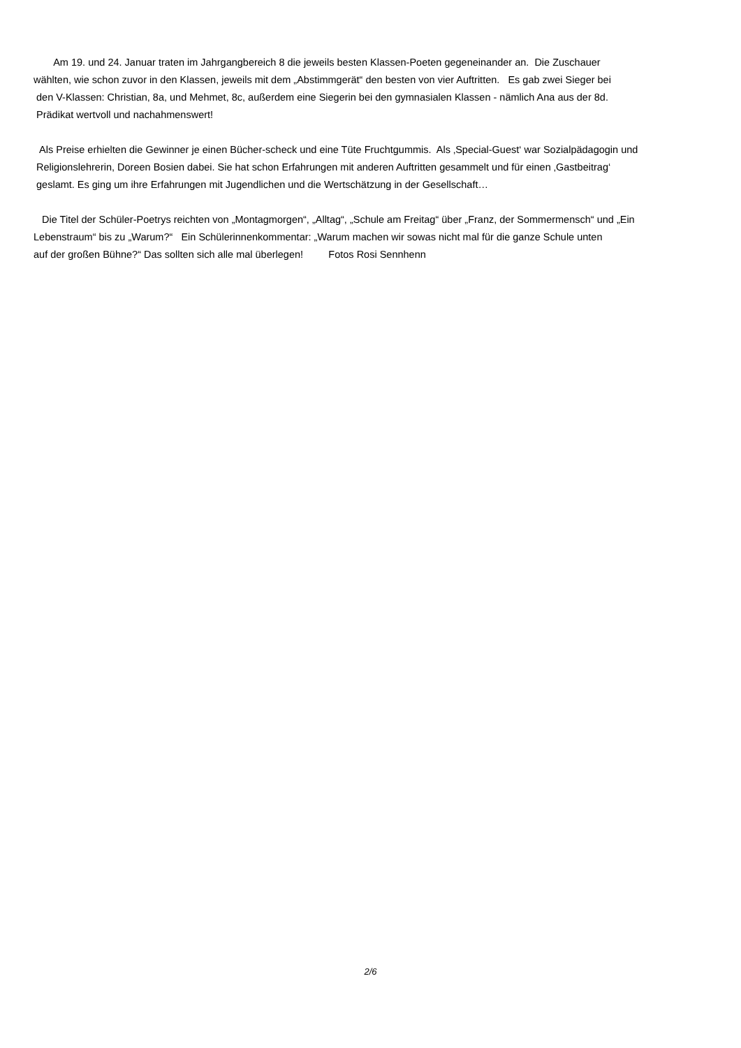Am 19. und 24. Januar traten im Jahrgangbereich 8 die jeweils besten Klassen-Poeten gegeneinander an. Die Zuschauer
wählten, wie schon zuvor in den Klassen, jeweils mit dem „Abstimmgerät“ den besten von vier Auftritten. Es gab zwei Sieger bei
den V-Klassen: Christian, 8a, und Mehmet, 8c, außerdem eine Siegerin bei den gymnasialen Klassen - nämlich Ana aus der 8d.
Prädikat wertvoll und nachahmenswert!
Als Preise erhielten die Gewinner je einen Bücher-scheck und eine Tüte Fruchtgummis. Als ‚Special-Guest‘ war Sozialpädagogin und
Religionslehrerin, Doreen Bosien dabei. Sie hat schon Erfahrungen mit anderen Auftritten gesammelt und für einen ‚Gastbeitrag‘
geslamt. Es ging um ihre Erfahrungen mit Jugendlichen und die Wertschätzung in der Gesellschaft…
Die Titel der Schüler-Poetrys reichten von „Montagmorgen“, „Alltag“, „Schule am Freitag“ über „Franz, der Sommermensch“ und „Ein
Lebenstraum“ bis zu „Warum?“ Ein Schülerinnenkommentar: „Warum machen wir sowas nicht mal für die ganze Schule unten
auf der großen Bühne?“ Das sollten sich alle mal überlegen! Fotos Rosi Sennhenn
2/6